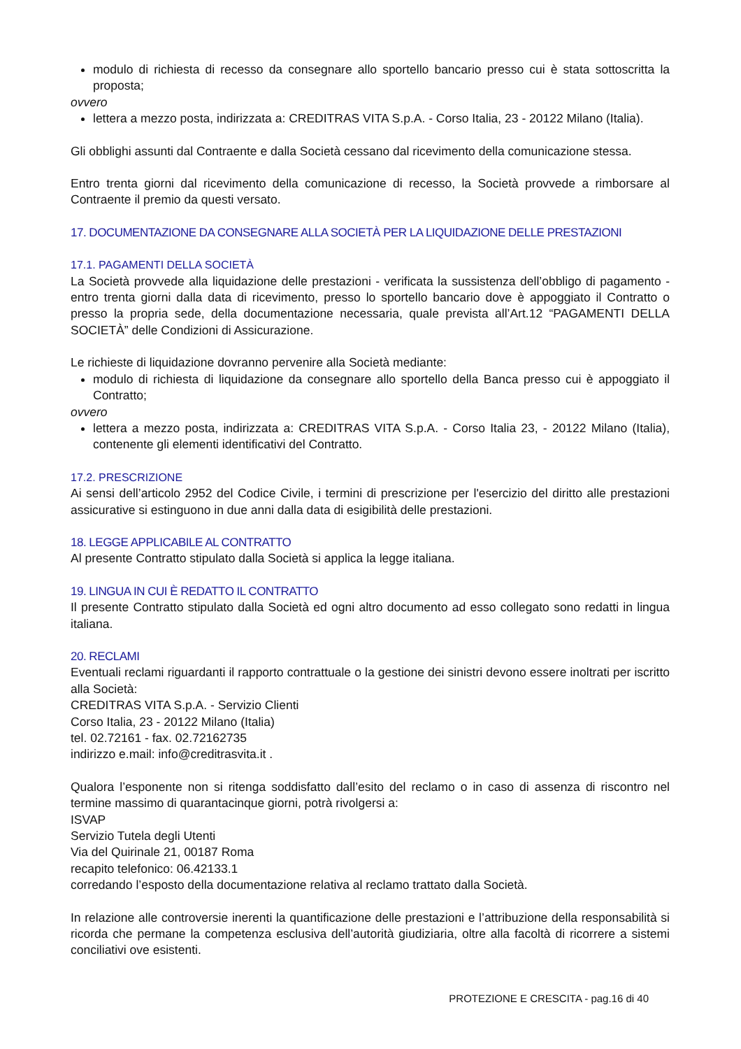modulo di richiesta di recesso da consegnare allo sportello bancario presso cui è stata sottoscritta la proposta;
ovvero
lettera a mezzo posta, indirizzata a: CREDITRAS VITA S.p.A. - Corso Italia, 23 - 20122 Milano (Italia).
Gli obblighi assunti dal Contraente e dalla Società cessano dal ricevimento della comunicazione stessa.
Entro trenta giorni dal ricevimento della comunicazione di recesso, la Società provvede a rimborsare al Contraente il premio da questi versato.
17. DOCUMENTAZIONE DA CONSEGNARE ALLA SOCIETÀ PER LA LIQUIDAZIONE DELLE PRESTAZIONI
17.1. PAGAMENTI DELLA SOCIETÀ
La Società provvede alla liquidazione delle prestazioni - verificata la sussistenza dell’obbligo di pagamento - entro trenta giorni dalla data di ricevimento, presso lo sportello bancario dove è appoggiato il Contratto o presso la propria sede, della documentazione necessaria, quale prevista all’Art.12 “PAGAMENTI DELLA SOCIETÀ” delle Condizioni di Assicurazione.
Le richieste di liquidazione dovranno pervenire alla Società mediante:
modulo di richiesta di liquidazione da consegnare allo sportello della Banca presso cui è appoggiato il Contratto;
ovvero
lettera a mezzo posta, indirizzata a: CREDITRAS VITA S.p.A. - Corso Italia 23, - 20122 Milano (Italia), contenente gli elementi identificativi del Contratto.
17.2. PRESCRIZIONE
Ai sensi dell’articolo 2952 del Codice Civile, i termini di prescrizione per l'esercizio del diritto alle prestazioni assicurative si estinguono in due anni dalla data di esigibilità delle prestazioni.
18. LEGGE APPLICABILE AL CONTRATTO
Al presente Contratto stipulato dalla Società si applica la legge italiana.
19. LINGUA IN CUI È REDATTO IL CONTRATTO
Il presente Contratto stipulato dalla Società ed ogni altro documento ad esso collegato sono redatti in lingua italiana.
20. RECLAMI
Eventuali reclami riguardanti il rapporto contrattuale o la gestione dei sinistri devono essere inoltrati per iscritto alla Società:
CREDITRAS VITA S.p.A. - Servizio Clienti
Corso Italia, 23 - 20122 Milano (Italia)
tel. 02.72161 - fax. 02.72162735
indirizzo e.mail: info@creditrasvita.it .
Qualora l’esponente non si ritenga soddisfatto dall’esito del reclamo o in caso di assenza di riscontro nel termine massimo di quarantacinque giorni, potrà rivolgersi a:
ISVAP
Servizio Tutela degli Utenti
Via del Quirinale 21, 00187 Roma
recapito telefonico: 06.42133.1
corredando l’esposto della documentazione relativa al reclamo trattato dalla Società.
In relazione alle controversie inerenti la quantificazione delle prestazioni e l’attribuzione della responsabilità si ricorda che permane la competenza esclusiva dell’autorità giudiziaria, oltre alla facoltà di ricorrere a sistemi conciliativi ove esistenti.
PROTEZIONE E CRESCITA - pag.16 di 40